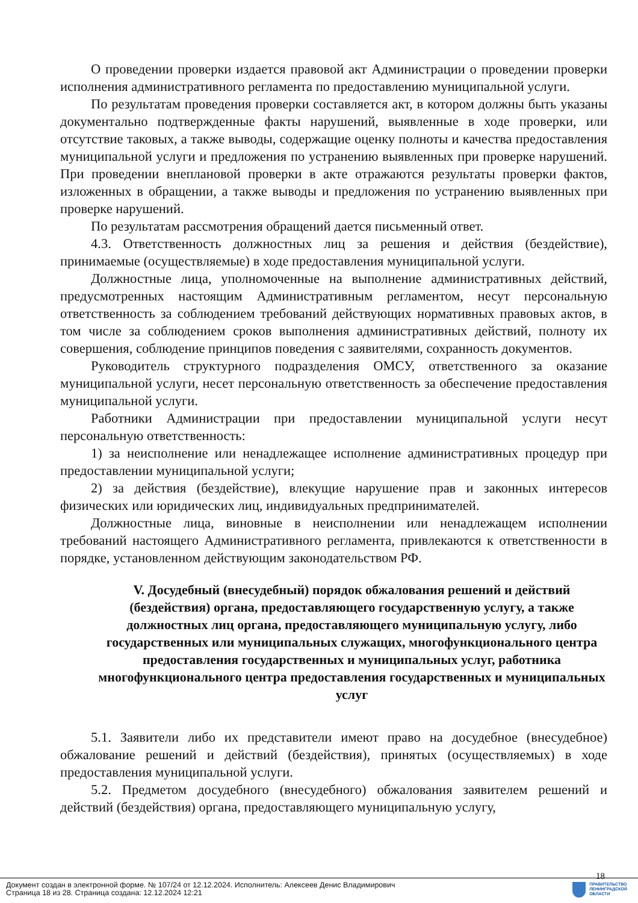О проведении проверки издается правовой акт Администрации о проведении проверки исполнения административного регламента по предоставлению муниципальной услуги.
По результатам проведения проверки составляется акт, в котором должны быть указаны документально подтвержденные факты нарушений, выявленные в ходе проверки, или отсутствие таковых, а также выводы, содержащие оценку полноты и качества предоставления муниципальной услуги и предложения по устранению выявленных при проверке нарушений. При проведении внеплановой проверки в акте отражаются результаты проверки фактов, изложенных в обращении, а также выводы и предложения по устранению выявленных при проверке нарушений.
По результатам рассмотрения обращений дается письменный ответ.
4.3. Ответственность должностных лиц за решения и действия (бездействие), принимаемые (осуществляемые) в ходе предоставления муниципальной услуги.
Должностные лица, уполномоченные на выполнение административных действий, предусмотренных настоящим Административным регламентом, несут персональную ответственность за соблюдением требований действующих нормативных правовых актов, в том числе за соблюдением сроков выполнения административных действий, полноту их совершения, соблюдение принципов поведения с заявителями, сохранность документов.
Руководитель структурного подразделения ОМСУ, ответственного за оказание муниципальной услуги, несет персональную ответственность за обеспечение предоставления муниципальной услуги.
Работники Администрации при предоставлении муниципальной услуги несут персональную ответственность:
1) за неисполнение или ненадлежащее исполнение административных процедур при предоставлении муниципальной услуги;
2) за действия (бездействие), влекущие нарушение прав и законных интересов физических или юридических лиц, индивидуальных предпринимателей.
Должностные лица, виновные в неисполнении или ненадлежащем исполнении требований настоящего Административного регламента, привлекаются к ответственности в порядке, установленном действующим законодательством РФ.
V. Досудебный (внесудебный) порядок обжалования решений и действий (бездействия) органа, предоставляющего государственную услугу, а также должностных лиц органа, предоставляющего муниципальную услугу, либо государственных или муниципальных служащих, многофункционального центра предоставления государственных и муниципальных услуг, работника многофункционального центра предоставления государственных и муниципальных услуг
5.1. Заявители либо их представители имеют право на досудебное (внесудебное) обжалование решений и действий (бездействия), принятых (осуществляемых) в ходе предоставления муниципальной услуги.
5.2. Предметом досудебного (внесудебного) обжалования заявителем решений и действий (бездействия) органа, предоставляющего муниципальную услугу,
18
Документ создан в электронной форме. № 107/24 от 12.12.2024. Исполнитель: Алексеев Денис Владимирович
Страница 18 из 28. Страница создана: 12.12.2024 12:21
ПРАВИТЕЛЬСТВО
ЛЕНИНГРАДСКОЙ
ОБЛАСТИ